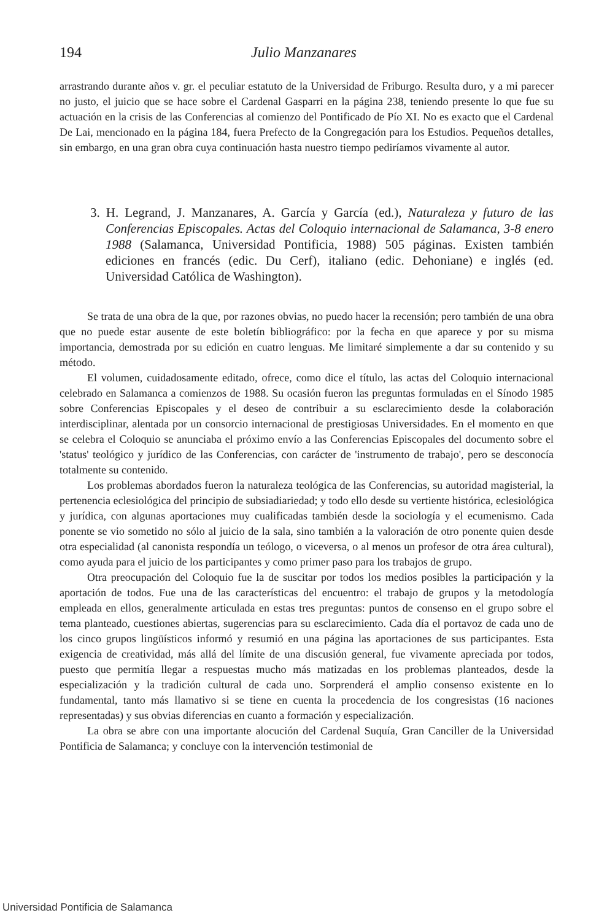194 Julio Manzanares
arrastrando durante años v. gr. el peculiar estatuto de la Universidad de Friburgo. Resulta duro, y a mi parecer no justo, el juicio que se hace sobre el Cardenal Gasparri en la página 238, teniendo presente lo que fue su actuación en la crisis de las Conferencias al comienzo del Pontificado de Pío XI. No es exacto que el Cardenal De Lai, mencionado en la página 184, fuera Prefecto de la Congregación para los Estudios. Pequeños detalles, sin embargo, en una gran obra cuya continuación hasta nuestro tiempo pediríamos vivamente al autor.
3. H. Legrand, J. Manzanares, A. García y García (ed.), Naturaleza y futuro de las Conferencias Episcopales. Actas del Coloquio internacional de Salamanca, 3-8 enero 1988 (Salamanca, Universidad Pontificia, 1988) 505 páginas. Existen también ediciones en francés (edic. Du Cerf), italiano (edic. Dehoniane) e inglés (ed. Universidad Católica de Washington).
Se trata de una obra de la que, por razones obvias, no puedo hacer la recensión; pero también de una obra que no puede estar ausente de este boletín bibliográfico: por la fecha en que aparece y por su misma importancia, demostrada por su edición en cuatro lenguas. Me limitaré simplemente a dar su contenido y su método.
El volumen, cuidadosamente editado, ofrece, como dice el título, las actas del Coloquio internacional celebrado en Salamanca a comienzos de 1988. Su ocasión fueron las preguntas formuladas en el Sínodo 1985 sobre Conferencias Episcopales y el deseo de contribuir a su esclarecimiento desde la colaboración interdisciplinar, alentada por un consorcio internacional de prestigiosas Universidades. En el momento en que se celebra el Coloquio se anunciaba el próximo envío a las Conferencias Episcopales del documento sobre el 'status' teológico y jurídico de las Conferencias, con carácter de 'instrumento de trabajo', pero se desconocía totalmente su contenido.
Los problemas abordados fueron la naturaleza teológica de las Conferencias, su autoridad magisterial, la pertenencia eclesiológica del principio de subsiadiariedad; y todo ello desde su vertiente histórica, eclesiológica y jurídica, con algunas aportaciones muy cualificadas también desde la sociología y el ecumenismo. Cada ponente se vio sometido no sólo al juicio de la sala, sino también a la valoración de otro ponente quien desde otra especialidad (al canonista respondía un teólogo, o viceversa, o al menos un profesor de otra área cultural), como ayuda para el juicio de los participantes y como primer paso para los trabajos de grupo.
Otra preocupación del Coloquio fue la de suscitar por todos los medios posibles la participación y la aportación de todos. Fue una de las características del encuentro: el trabajo de grupos y la metodología empleada en ellos, generalmente articulada en estas tres preguntas: puntos de consenso en el grupo sobre el tema planteado, cuestiones abiertas, sugerencias para su esclarecimiento. Cada día el portavoz de cada uno de los cinco grupos lingüísticos informó y resumió en una página las aportaciones de sus participantes. Esta exigencia de creatividad, más allá del límite de una discusión general, fue vivamente apreciada por todos, puesto que permitía llegar a respuestas mucho más matizadas en los problemas planteados, desde la especialización y la tradición cultural de cada uno. Sorprenderá el amplio consenso existente en lo fundamental, tanto más llamativo si se tiene en cuenta la procedencia de los congresistas (16 naciones representadas) y sus obvias diferencias en cuanto a formación y especialización.
La obra se abre con una importante alocución del Cardenal Suquía, Gran Canciller de la Universidad Pontificia de Salamanca; y concluye con la intervención testimonial de
Universidad Pontificia de Salamanca